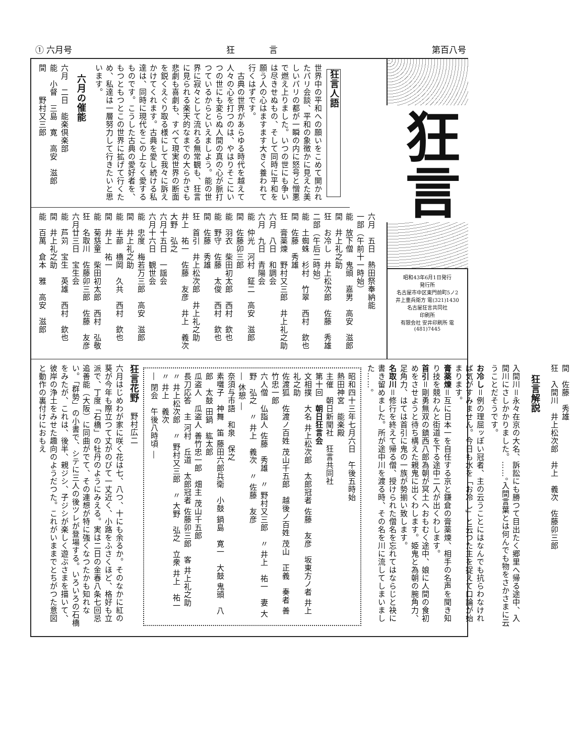① 六月号 狂　　　　言 第百八号
狂言
昭和43年6月1日発行
発行所
名古屋市中区東門前町5ノ2
井上重兵衛方 電(321)1430
名古屋狂言共同社
印刷所
有限会社 安井印刷所 電(481)7445
狂言人語
世界中の平和への願いをこめて開かれたパリ会談、平和の象徴かに見えた美しいパリの都が一瞬の内に怒号と憎悪で燃え上りました。いつの世にも争いは尽きせぬもの、そして同時に平和を願う人の心はますます大きく養われて行くはずです。
　古典の世界があらゆる時代を越えて人々の心を打つのは、やはりそこにいつの世にも変らぬ人間の真の心が脈打つているからといえましよう。能の世界に寂々として流れる無常観も、狂言に見られる楽天的なまでの大らかさも悲劇も喜劇も、すべて現実世界の断面を鋭くえぐり取る様にして我々に訴えかけてくれます。古典を愛し続ける私達は、同時に現代をこの上なく愛するものです。こうした古典の愛好者を、もつともつとこの世界に拡げて行くため、私達は一層努力して行きたいと思います。
六月の催能
六月　二日　能楽倶楽部
能　小督　三島　寛　高安　滋郎
間　　　野村又三郎
六月　五日　熱田祭奉納能
一部（午前十一時始）
能　放下僧　鬼頭　嘉男　高安　滋郎
間　井上礼之助
狂　お冷し　井上松次郎　佐藤　秀雄
二部（午后二時始）
能　土蜘蛛　杉村　竹翠　西村　欽也
間　佐藤　秀雄
狂　膏薬煉　野村又三郎　井上礼之助
六月　八日　和調会
六月　九日　青陽会
能　仲光　河村　鉦二　高安　滋郎
間　佐藤卯三郎
能　羽衣　柴田初太郎　西村　欽也
能　野守　佐藤　太俊　西村　欽也
間　佐藤　秀雄
狂　首引　井上松次郎　井上礼之助　井上　祐一　佐藤　友彦　井上　義次　大野　弘之
六月十五日　一謡会
六月十六日　観世会
能　忠度　梅若万三郎　高安　滋郎
間　井上礼之助
能　半蔀　橋岡　久共　西村　欽也
間　井上　祐一
能　菊慈童　柴田初太郎　西村　弘敬
狂　名取川　佐藤卯三郎　佐藤　友彦
六月廿三日　宝生会
能　芦苅　宝生　英雄　西村　欽也
間　井上礼之助
能　百萬　倉本　雅　高安　滋郎
間　佐藤　秀雄
狂　入間川　井上松次郎　井上　義次　佐藤卯三郎
狂言解説
入間川＝永々在京の大名、訴訟にも勝つて目出たく郷里へ帰る途中、入間川にさしかかりました。……。入間言葉とは何んでも物をさかさまに云うことだそうです。
お冷し＝例の理屈ッぽい冠者、主の云うことにはなんでも抗らわなければ気がすみません。今日も水を「お冷し」と云つた主を捉えて口論が始まります。
膏薬煉＝互に日本一を自任する京と鎌倉の膏薬煉、相手の名声を聞き知り技を競わんと街道を下る途中二人が出くわします。
首引＝剛勇無双の鎮西八郎為朝が冥土へおもむく途中、娘に人間の食初めをさせようと待ち構えた親鬼に出くわします。姫鬼と為朝の腕角力、足角力、はては首引に鬼の一族が勢揃い致します。
名取川＝修行を終えて帰る僧、授けられた僧名を忘れてはならじと袂に書き留めました。所が途中川を渡る時、その名を川に流してしまいました……。
昭和四十三年七月六日　午後五時始
熱田神宮　能楽殿
主催　朝日新聞社　狂言共同社
第十回　朝日狂言会
文相撲　大名 井上松次郎　太郎冠者 佐藤　友彦　坂東方ノ者 井上礼之助
佐渡狐　佐渡ノ百姓 茂山千五郎　越後ノ百姓 茂山　正義　奏者 善竹忠一郎
六人僧　仏詣人 佐藤　秀雄　〃 野村又三郎　〃 井上　祐一　妻 大野　弘之　〃 井上　義次　〃 佐藤　友彦
― 休憩 ―
奈須与市語　和泉　保之
素囃子　神舞　笛 藤田六郎兵衛　小鼓 鍋島　寛一　大鼓 鬼頭　八郎　太鼓 田鍋　紘太郎
瓜盗人　瓜盗人 善竹忠一郎　畑主 茂山千五郎
長刀応答　主 河村　丘道　太郎冠者 佐藤卯三郎　客 井上礼之助　〃 井上松次郎　〃 野村又三郎　〃 大野　弘之　立衆 井上　祐一　〃 井上　義次
― 閉会　午後八時頃 ―
狂言花野　野村広二
六月はじめわが家に咲く花は七、八つ、十にも余るか。そのなかに紅の葵が今年も際立つて丈がのびて一丈近く、小路をふさくほど、格好も立派で、丁度「石橋」の牡丹のようにみえる。実は二日の金春八条七回忌追善能（大阪）に同曲がでて、その連想が特に強くなつたかも知れない。「群勢」の小書で、シテに三人の後ツレが登場する。いろいろの石橋をみたが、これは、後半、親ジシ、子ジシが楽しく遊ぶさまを描いて、彼岸の浄土をみせた趣向のようだつた。これがいままでとちがつた意図と動作の裏付けにおもえ